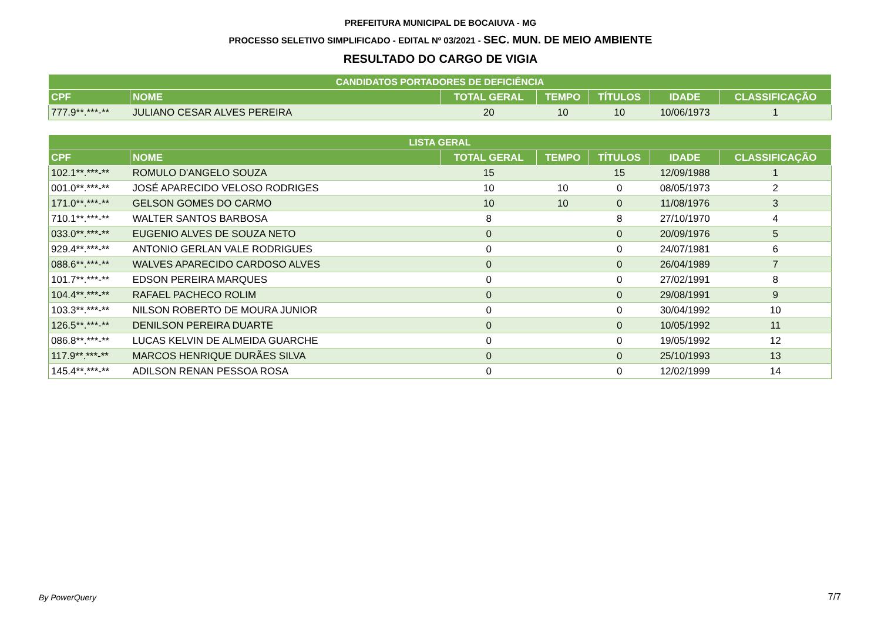PREFEITURA MUNICIPAL DE BOCAIUVA - MG
PROCESSO SELETIVO SIMPLIFICADO - EDITAL Nº 03/2021 - SEC. MUN. DE MEIO AMBIENTE
RESULTADO DO CARGO DE VIGIA
| CANDIDATOS PORTADORES DE DEFICIÊNCIA | | | | | | |
| --- | --- | --- | --- | --- | --- | --- |
| CPF | NOME | TOTAL GERAL | TEMPO | TÍTULOS | IDADE | CLASSIFICAÇÃO |
| 777.9**.***-** | JULIANO CESAR ALVES PEREIRA | 20 | 10 | 10 | 10/06/1973 | 1 |
| LISTA GERAL | | | | | | |
| --- | --- | --- | --- | --- | --- | --- |
| CPF | NOME | TOTAL GERAL | TEMPO | TÍTULOS | IDADE | CLASSIFICAÇÃO |
| 102.1**.***-** | ROMULO D'ANGELO SOUZA | 15 | | 15 | 12/09/1988 | 1 |
| 001.0**.***-** | JOSÉ APARECIDO VELOSO RODRIGES | 10 | 10 | 0 | 08/05/1973 | 2 |
| 171.0**.***-** | GELSON GOMES DO CARMO | 10 | 10 | 0 | 11/08/1976 | 3 |
| 710.1**.***-** | WALTER SANTOS BARBOSA | 8 | | 8 | 27/10/1970 | 4 |
| 033.0**.***-** | EUGENIO ALVES DE SOUZA NETO | 0 | | 0 | 20/09/1976 | 5 |
| 929.4**.***-** | ANTONIO GERLAN VALE RODRIGUES | 0 | | 0 | 24/07/1981 | 6 |
| 088.6**.***-** | WALVES APARECIDO CARDOSO ALVES | 0 | | 0 | 26/04/1989 | 7 |
| 101.7**.***-** | EDSON PEREIRA MARQUES | 0 | | 0 | 27/02/1991 | 8 |
| 104.4**.***-** | RAFAEL PACHECO ROLIM | 0 | | 0 | 29/08/1991 | 9 |
| 103.3**.***-** | NILSON ROBERTO DE MOURA JUNIOR | 0 | | 0 | 30/04/1992 | 10 |
| 126.5**.***-** | DENILSON PEREIRA DUARTE | 0 | | 0 | 10/05/1992 | 11 |
| 086.8**.***-** | LUCAS KELVIN DE ALMEIDA GUARCHE | 0 | | 0 | 19/05/1992 | 12 |
| 117.9**.***-** | MARCOS HENRIQUE DURÃES SILVA | 0 | | 0 | 25/10/1993 | 13 |
| 145.4**.***-** | ADILSON RENAN PESSOA ROSA | 0 | | 0 | 12/02/1999 | 14 |
By PowerQuery 7/7